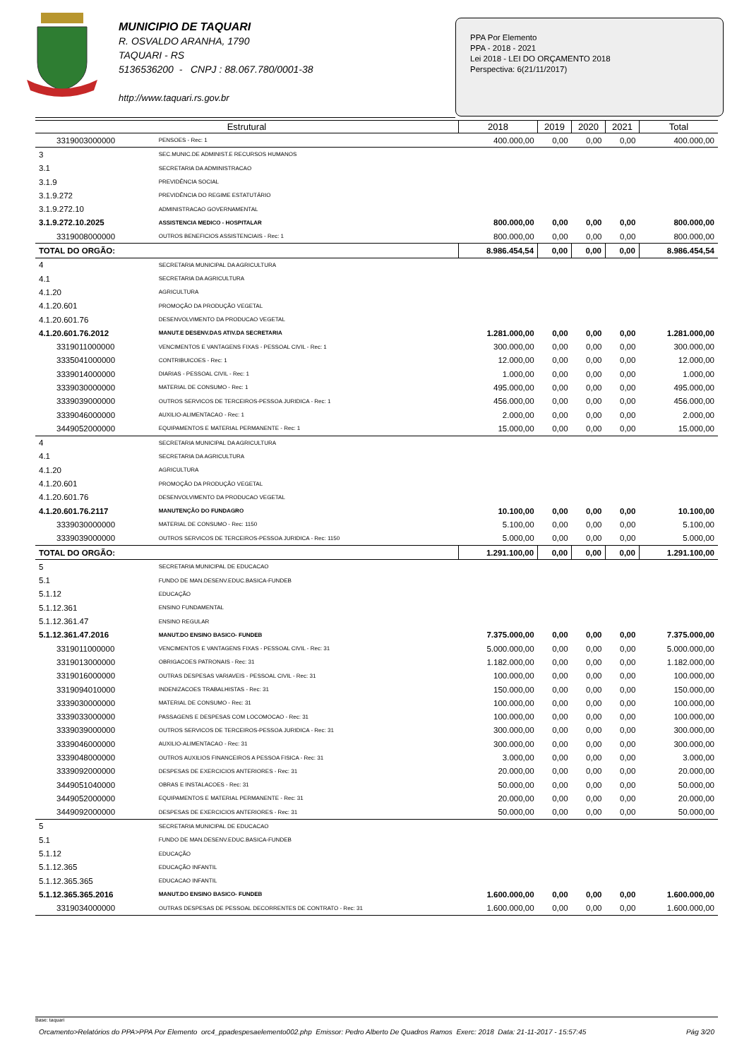MUNICIPIO DE TAQUARI
R. OSVALDO ARANHA, 1790
TAQUARI - RS
5136536200 - CNPJ : 88.067.780/0001-38
http://www.taquari.rs.gov.br
PPA Por Elemento
PPA - 2018 - 2021
Lei 2018 - LEI DO ORÇAMENTO 2018
Perspectiva: 6(21/11/2017)
| Estrutural | | 2018 | 2019 | 2020 | 2021 | Total |
| --- | --- | --- | --- | --- | --- | --- |
| 3319003000000 | PENSOES - Rec: 1 | 400.000,00 | 0,00 | 0,00 | 0,00 | 400.000,00 |
| 3 | SEC.MUNIC.DE ADMINIST.E RECURSOS HUMANOS | | | | | |
| 3.1 | SECRETARIA DA ADMINISTRACAO | | | | | |
| 3.1.9 | PREVIDÊNCIA SOCIAL | | | | | |
| 3.1.9.272 | PREVIDÊNCIA DO REGIME ESTATUTÁRIO | | | | | |
| 3.1.9.272.10 | ADMINISTRACAO GOVERNAMENTAL | | | | | |
| 3.1.9.272.10.2025 | ASSISTENCIA MEDICO - HOSPITALAR | 800.000,00 | 0,00 | 0,00 | 0,00 | 800.000,00 |
| 3319008000000 | OUTROS BENEFICIOS ASSISTENCIAIS - Rec: 1 | 800.000,00 | 0,00 | 0,00 | 0,00 | 800.000,00 |
| TOTAL DO ORGÃO: | | 8.986.454,54 | 0,00 | 0,00 | 0,00 | 8.986.454,54 |
| 4 | SECRETARIA MUNICIPAL DA AGRICULTURA | | | | | |
| 4.1 | SECRETARIA DA AGRICULTURA | | | | | |
| 4.1.20 | AGRICULTURA | | | | | |
| 4.1.20.601 | PROMOÇÃO DA PRODUÇÃO VEGETAL | | | | | |
| 4.1.20.601.76 | DESENVOLVIMENTO DA PRODUCAO VEGETAL | | | | | |
| 4.1.20.601.76.2012 | MANUT.E DESENV.DAS ATIV.DA SECRETARIA | 1.281.000,00 | 0,00 | 0,00 | 0,00 | 1.281.000,00 |
| 3319011000000 | VENCIMENTOS E VANTAGENS FIXAS - PESSOAL CIVIL - Rec: 1 | 300.000,00 | 0,00 | 0,00 | 0,00 | 300.000,00 |
| 3335041000000 | CONTRIBUICOES - Rec: 1 | 12.000,00 | 0,00 | 0,00 | 0,00 | 12.000,00 |
| 3339014000000 | DIARIAS - PESSOAL CIVIL - Rec: 1 | 1.000,00 | 0,00 | 0,00 | 0,00 | 1.000,00 |
| 3339030000000 | MATERIAL DE CONSUMO - Rec: 1 | 495.000,00 | 0,00 | 0,00 | 0,00 | 495.000,00 |
| 3339039000000 | OUTROS SERVICOS DE TERCEIROS-PESSOA JURIDICA - Rec: 1 | 456.000,00 | 0,00 | 0,00 | 0,00 | 456.000,00 |
| 3339046000000 | AUXILIO-ALIMENTACAO - Rec: 1 | 2.000,00 | 0,00 | 0,00 | 0,00 | 2.000,00 |
| 3449052000000 | EQUIPAMENTOS E MATERIAL PERMANENTE - Rec: 1 | 15.000,00 | 0,00 | 0,00 | 0,00 | 15.000,00 |
| 4 | SECRETARIA MUNICIPAL DA AGRICULTURA | | | | | |
| 4.1 | SECRETARIA DA AGRICULTURA | | | | | |
| 4.1.20 | AGRICULTURA | | | | | |
| 4.1.20.601 | PROMOÇÃO DA PRODUÇÃO VEGETAL | | | | | |
| 4.1.20.601.76 | DESENVOLVIMENTO DA PRODUCAO VEGETAL | | | | | |
| 4.1.20.601.76.2117 | MANUTENÇÃO DO FUNDAGRO | 10.100,00 | 0,00 | 0,00 | 0,00 | 10.100,00 |
| 3339030000000 | MATERIAL DE CONSUMO - Rec: 1150 | 5.100,00 | 0,00 | 0,00 | 0,00 | 5.100,00 |
| 3339039000000 | OUTROS SERVICOS DE TERCEIROS-PESSOA JURIDICA - Rec: 1150 | 5.000,00 | 0,00 | 0,00 | 0,00 | 5.000,00 |
| TOTAL DO ORGÃO: | | 1.291.100,00 | 0,00 | 0,00 | 0,00 | 1.291.100,00 |
| 5 | SECRETARIA MUNICIPAL DE EDUCACAO | | | | | |
| 5.1 | FUNDO DE MAN.DESENV.EDUC.BASICA-FUNDEB | | | | | |
| 5.1.12 | EDUCAÇÃO | | | | | |
| 5.1.12.361 | ENSINO FUNDAMENTAL | | | | | |
| 5.1.12.361.47 | ENSINO REGULAR | | | | | |
| 5.1.12.361.47.2016 | MANUT.DO ENSINO BASICO- FUNDEB | 7.375.000,00 | 0,00 | 0,00 | 0,00 | 7.375.000,00 |
| 3319011000000 | VENCIMENTOS E VANTAGENS FIXAS - PESSOAL CIVIL - Rec: 31 | 5.000.000,00 | 0,00 | 0,00 | 0,00 | 5.000.000,00 |
| 3319013000000 | OBRIGACOES PATRONAIS - Rec: 31 | 1.182.000,00 | 0,00 | 0,00 | 0,00 | 1.182.000,00 |
| 3319016000000 | OUTRAS DESPESAS VARIAVEIS - PESSOAL CIVIL - Rec: 31 | 100.000,00 | 0,00 | 0,00 | 0,00 | 100.000,00 |
| 3319094010000 | INDENIZACOES TRABALHISTAS - Rec: 31 | 150.000,00 | 0,00 | 0,00 | 0,00 | 150.000,00 |
| 3339030000000 | MATERIAL DE CONSUMO - Rec: 31 | 100.000,00 | 0,00 | 0,00 | 0,00 | 100.000,00 |
| 3339033000000 | PASSAGENS E DESPESAS COM LOCOMOCAO - Rec: 31 | 100.000,00 | 0,00 | 0,00 | 0,00 | 100.000,00 |
| 3339039000000 | OUTROS SERVICOS DE TERCEIROS-PESSOA JURIDICA - Rec: 31 | 300.000,00 | 0,00 | 0,00 | 0,00 | 300.000,00 |
| 3339046000000 | AUXILIO-ALIMENTACAO - Rec: 31 | 300.000,00 | 0,00 | 0,00 | 0,00 | 300.000,00 |
| 3339048000000 | OUTROS AUXILIOS FINANCEIROS A PESSOA FISICA - Rec: 31 | 3.000,00 | 0,00 | 0,00 | 0,00 | 3.000,00 |
| 3339092000000 | DESPESAS DE EXERCICIOS ANTERIORES - Rec: 31 | 20.000,00 | 0,00 | 0,00 | 0,00 | 20.000,00 |
| 3449051040000 | OBRAS E INSTALACOES - Rec: 31 | 50.000,00 | 0,00 | 0,00 | 0,00 | 50.000,00 |
| 3449052000000 | EQUIPAMENTOS E MATERIAL PERMANENTE - Rec: 31 | 20.000,00 | 0,00 | 0,00 | 0,00 | 20.000,00 |
| 3449092000000 | DESPESAS DE EXERCICIOS ANTERIORES - Rec: 31 | 50.000,00 | 0,00 | 0,00 | 0,00 | 50.000,00 |
| 5 | SECRETARIA MUNICIPAL DE EDUCACAO | | | | | |
| 5.1 | FUNDO DE MAN.DESENV.EDUC.BASICA-FUNDEB | | | | | |
| 5.1.12 | EDUCAÇÃO | | | | | |
| 5.1.12.365 | EDUCAÇÃO INFANTIL | | | | | |
| 5.1.12.365.365 | EDUCACAO INFANTIL | | | | | |
| 5.1.12.365.365.2016 | MANUT.DO ENSINO BASICO- FUNDEB | 1.600.000,00 | 0,00 | 0,00 | 0,00 | 1.600.000,00 |
| 3319034000000 | OUTRAS DESPESAS DE PESSOAL DECORRENTES DE CONTRATO - Rec: 31 | 1.600.000,00 | 0,00 | 0,00 | 0,00 | 1.600.000,00 |
Base: taquari
Orcamento>Relatórios do PPA>PPA Por Elemento orc4_ppadespesaelemento002.php Emissor: Pedro Alberto De Quadros Ramos Exerc: 2018 Data: 21-11-2017 - 15:57:45 Pág 3/20